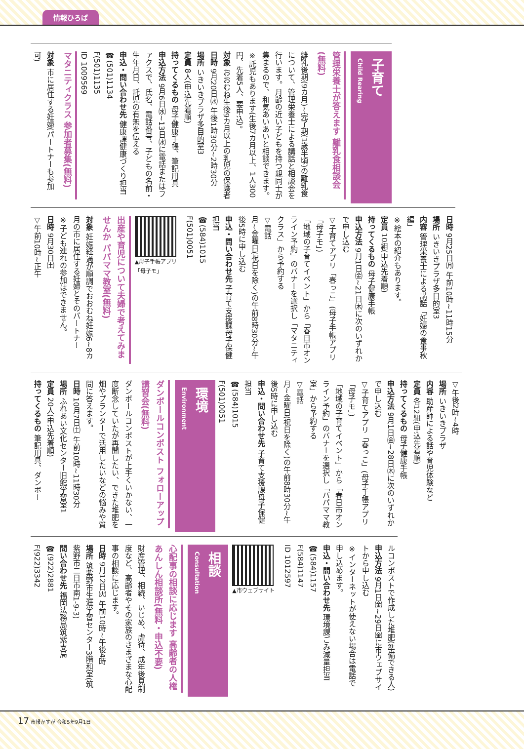情報ひろば
子育て Child Rearing
管理栄養士が答えます 離乳食相談会(無料)
離乳後期(9カ月)~完了期(1歳半頃)の離乳食について、管理栄養士による講話と相談会を行います。月齢の近い子どもを持つ親同士が集まるので、和気あいあいと相談できます。
※託児もあります(生後7カ月以上、1人300円、先着5人、要申込)。
対象 おおむね生後9カ月以上の乳児の保護者
日時 9月20日㈬ 午後1時30分~2時30分
場所 いきいきプラザ多目的室3
定員 8人(申込先着順)
持ってくるもの 母子健康手帳、筆記用具
申込方法 9月6日㈬~13日㈬に電話またはファクスで、氏名、電話番号、子どもの名前・生年月日、託児の有無を伝える
申込・問い合わせ先 健康課健康づくり担当
☎(501)1134
F(501)1135
ID 1009569
マタニティクラス 参加者募集(無料)
対象 市に居住する妊婦(パートナーも参加可)
日時 9月25日㈪ 午前10時~11時15分
場所 いきいきプラザ多目的室3
内容 管理栄養士による講話「妊婦の食事秋編」
※絵本の紹介もあります。
定員 10組(申込先着順)
持ってくるもの 母子健康手帳
申込方法 9月1日㈮~21日㈭に次のいずれかで申し込む
▽子育てアプリ「春っこ」(母子手帳アプリ「母子モ」)
「地域の子育てイベント」から「春日市オンライン予約」のバナーを選択し「マタニティクラス」から予約する
▽電話
月~金曜日(祝日を除く)の午前8時30分~午後5時に申し込む
申込・問い合わせ先 子育て支援課母子保健担当
☎(584)1015
F(501)0051
▲母子手帳アプリ「母子モ」
出産や育児について夫婦で考えてみませんか パパママ教室(無料)
対象 妊娠経過が順調でおおむね妊娠6~8カ月の市に居住する妊婦とそのパートナー
※子ども連れの参加はできません。
日時 9月30日㈯
▽午前10時~正午
▽午後2時~4時
場所 いきいきプラザ
内容 助産師による話や育児体験など
定員 各12組(申込先着順)
持ってくるもの 母子健康手帳
申込方法 9月1日㈮~28日㈭に次のいずれかで申し込む
▽子育てアプリ「春っこ」(母子手帳アプリ「母子モ」)
「地域の子育てイベント」から「春日市オンライン予約」のバナーを選択し「パパママ教室」から予約する
▽電話
月~金曜日(祝日を除く)の午前8時30分~午後5時に申し込む
申込・問い合わせ先 子育て支援課母子保健担当
☎(584)1015
F(501)0051
環境 Environment
ダンボールコンポスト フォローアップ講習会(無料)
ダンボールコンポストが上手くいかない、一度断念していたが再開したい、できた堆肥を畑やプランターで活用したいなどの悩みや質問に答えます。
日時 10月7日㈯ 午前10時~11時30分
場所 ふれあい文化センター旧館学習室1
定員 20人(申込先着順)
持ってくるもの 筆記用具、ダンボー
ルコンポストで作成した堆肥(準備できる人)
申込方法 9月1日㈮~29日㈮に市ウェブサイトから申し込む
※インターネットが使えない場合は電話で申し込めます。
申込・問い合わせ先 環境課ごみ減量担当
☎(584)1157
F(584)1147
ID 1012597
▲市ウェブサイト
相談 Consultation
心配事の相談に応じます 高齢者の人権あんしん相談所(無料・申込不要)
財産管理、相続、いじめ、虐待、成年後見制度など、高齢者やその家族のさまざまな心配事の相談に応じます。
日時 9月12日㈫ 午前10時~午後4時
場所 筑紫野市生涯学習センター3階和室(筑紫野市二日市南1-9-3)
問い合わせ先 福岡法務局筑紫支局
☎(922)2881
F(922)3342
17 市報かすが 令和5年9月1日